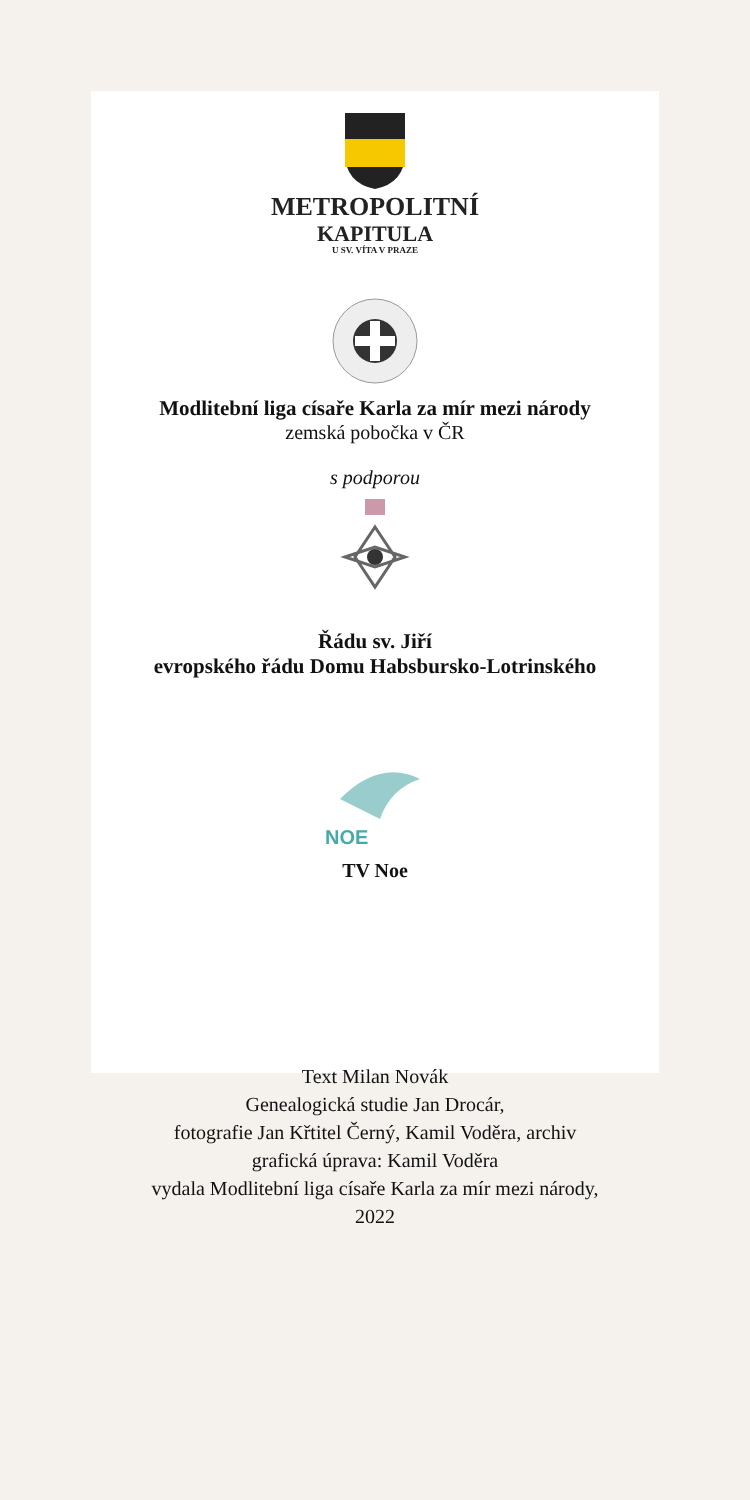METROPOLITNÍ
KAPITULA
U SV. VÍTA V PRAZE
Modlitební liga císaře Karla za mír mezi národy
zemská pobočka v ČR
s podporou
Řádu sv. Jiří
evropského řádu Domu Habsbursko-Lotrinského
NOE
TV Noe
Text Milan Novák
Genealogická studie Jan Drocár,
fotografie Jan Křtitel Černý, Kamil Voděra, archiv
grafická úprava: Kamil Voděra
vydala Modlitební liga císaře Karla za mír mezi národy,
2022